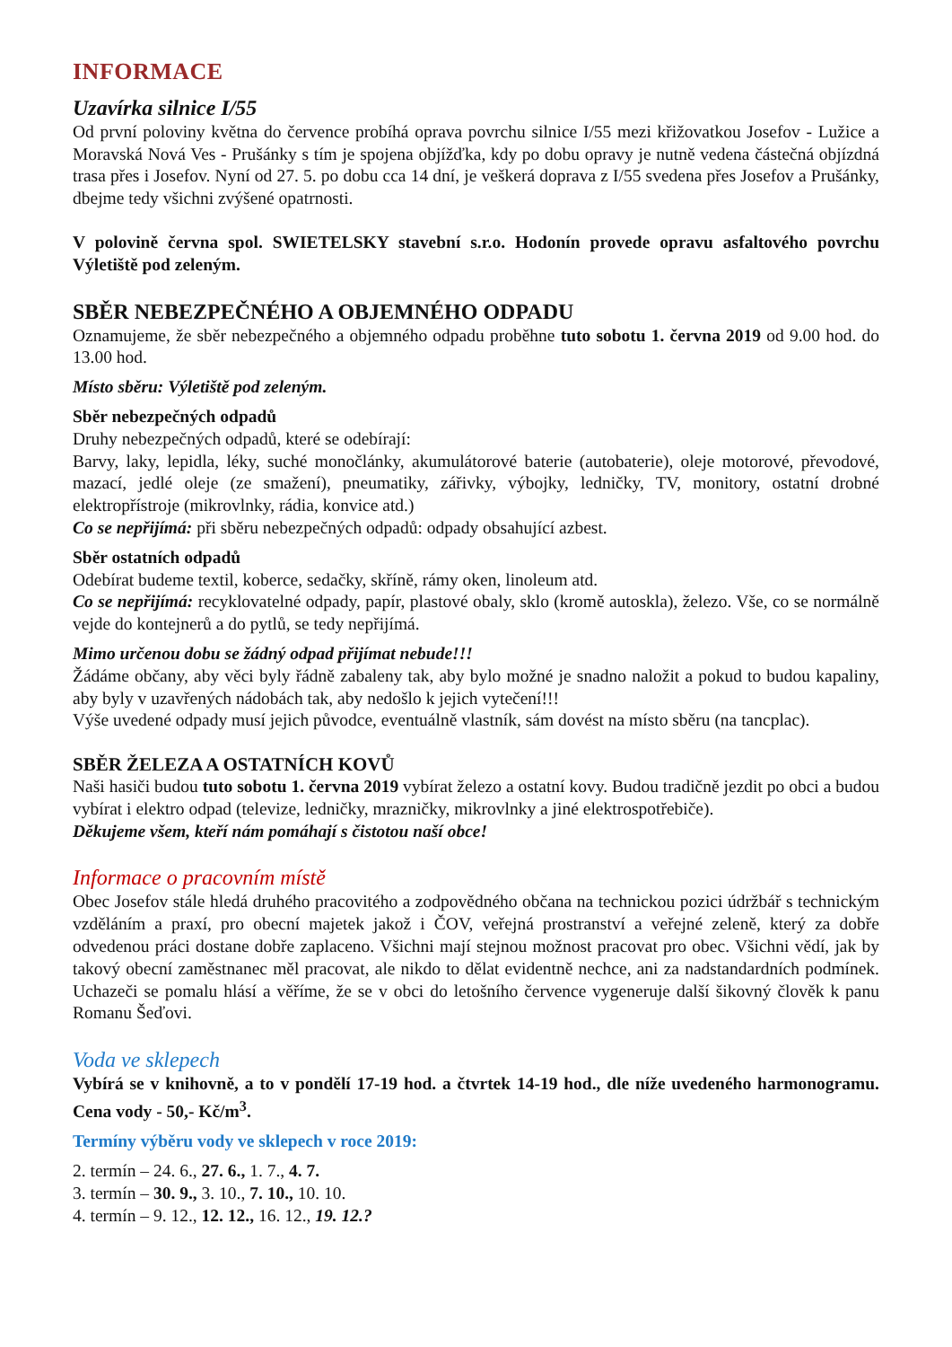INFORMACE
Uzavírka silnice I/55
Od první poloviny května do července probíhá oprava povrchu silnice I/55 mezi křižovatkou Josefov - Lužice a Moravská Nová Ves - Prušánky s tím je spojena objížďka, kdy po dobu opravy je nutně vedena částečná objízdná trasa přes i Josefov. Nyní od 27. 5. po dobu cca 14 dní, je veškerá doprava z I/55 svedena přes Josefov a Prušánky, dbejme tedy všichni zvýšené opatrnosti.
V polovině června spol. SWIETELSKY stavební s.r.o. Hodonín provede opravu asfaltového povrchu Výletiště pod zeleným.
SBĚR NEBEZPEČNÉHO A OBJEMNÉHO ODPADU
Oznamujeme, že sběr nebezpečného a objemného odpadu proběhne tuto sobotu 1. června 2019 od 9.00 hod. do 13.00 hod.
Místo sběru: Výletiště pod zeleným.
Sběr nebezpečných odpadů
Druhy nebezpečných odpadů, které se odebírají:
Barvy, laky, lepidla, léky, suché monočlánky, akumulátorové baterie (autobaterie), oleje motorové, převodové, mazací, jedlé oleje (ze smažení), pneumatiky, zářivky, výbojky, ledničky, TV, monitory, ostatní drobné elektropřístroje (mikrovlnky, rádia, konvice atd.)
Co se nepřijímá: při sběru nebezpečných odpadů: odpady obsahující azbest.
Sběr ostatních odpadů
Odebírat budeme textil, koberce, sedačky, skříně, rámy oken, linoleum atd.
Co se nepřijímá: recyklovatelné odpady, papír, plastové obaly, sklo (kromě autoskla), železo. Vše, co se normálně vejde do kontejnerů a do pytlů, se tedy nepřijímá.
Mimo určenou dobu se žádný odpad přijímat nebude!!!
Žádáme občany, aby věci byly řádně zabaleny tak, aby bylo možné je snadno naložit a pokud to budou kapaliny, aby byly v uzavřených nádobách tak, aby nedošlo k jejich vytečení!!!
Výše uvedené odpady musí jejich původce, eventuálně vlastník, sám dovést na místo sběru (na tancplac).
SBĚR ŽELEZA A OSTATNÍCH KOVŮ
Naši hasiči budou tuto sobotu 1. června 2019 vybírat železo a ostatní kovy. Budou tradičně jezdit po obci a budou vybírat i elektro odpad (televize, ledničky, mrazničky, mikrovlnky a jiné elektrospotřebiče).
Děkujeme všem, kteří nám pomáhají s čistotou naší obce!
Informace o pracovním místě
Obec Josefov stále hledá druhého pracovitého a zodpovědného občana na technickou pozici údržbář s technickým vzděláním a praxí, pro obecní majetek jakož i ČOV, veřejná prostranství a veřejné zeleně, který za dobře odvedenou práci dostane dobře zaplaceno. Všichni mají stejnou možnost pracovat pro obec. Všichni vědí, jak by takový obecní zaměstnanec měl pracovat, ale nikdo to dělat evidentně nechce, ani za nadstandardních podmínek. Uchazeči se pomalu hlásí a věříme, že se v obci do letošního července vygeneruje další šikovný člověk k panu Romanu Šeďovi.
Voda ve sklepech
Vybírá se v knihovně, a to v pondělí 17-19 hod. a čtvrtek 14-19 hod., dle níže uvedeného harmonogramu. Cena vody - 50,- Kč/m<sup>3</sup>.
Termíny výběru vody ve sklepech v roce 2019:
2. termín – 24. 6., 27. 6., 1. 7., 4. 7.
3. termín – 30. 9., 3. 10., 7. 10., 10. 10.
4. termín – 9. 12., 12. 12., 16. 12., 19. 12.?